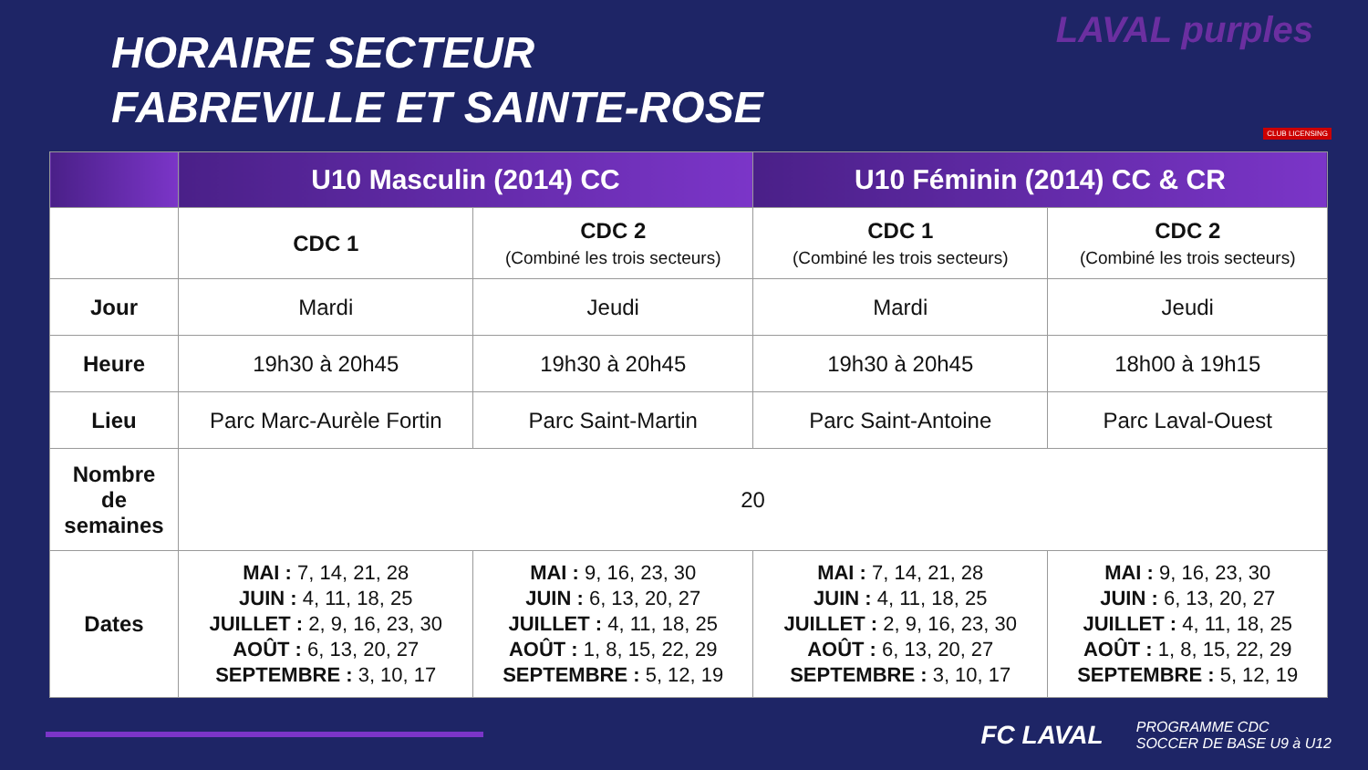HORAIRE SECTEUR
FABREVILLE ET SAINTE-ROSE
LAVAL purples
CLUB LICENSING
| | U10 Masculin (2014) CC | | U10 Féminin (2014) CC & CR | |
| --- | --- | --- | --- | --- |
| | CDC 1 | CDC 2 (Combiné les trois secteurs) | CDC 1 (Combiné les trois secteurs) | CDC 2 (Combiné les trois secteurs) |
| Jour | Mardi | Jeudi | Mardi | Jeudi |
| Heure | 19h30 à 20h45 | 19h30 à 20h45 | 19h30 à 20h45 | 18h00 à 19h15 |
| Lieu | Parc Marc-Aurèle Fortin | Parc Saint-Martin | Parc Saint-Antoine | Parc Laval-Ouest |
| Nombre de semaines | 20 | | | |
| Dates | MAI : 7, 14, 21, 28 JUIN : 4, 11, 18, 25 JUILLET : 2, 9, 16, 23, 30 AOÛT : 6, 13, 20, 27 SEPTEMBRE : 3, 10, 17 | MAI : 9, 16, 23, 30 JUIN : 6, 13, 20, 27 JUILLET : 4, 11, 18, 25 AOÛT : 1, 8, 15, 22, 29 SEPTEMBRE : 5, 12, 19 | MAI : 7, 14, 21, 28 JUIN : 4, 11, 18, 25 JUILLET : 2, 9, 16, 23, 30 AOÛT : 6, 13, 20, 27 SEPTEMBRE : 3, 10, 17 | MAI : 9, 16, 23, 30 JUIN : 6, 13, 20, 27 JUILLET : 4, 11, 18, 25 AOÛT : 1, 8, 15, 22, 29 SEPTEMBRE : 5, 12, 19 |
FC LAVAL PROGRAMME CDC
SOCCER DE BASE U9 à U12